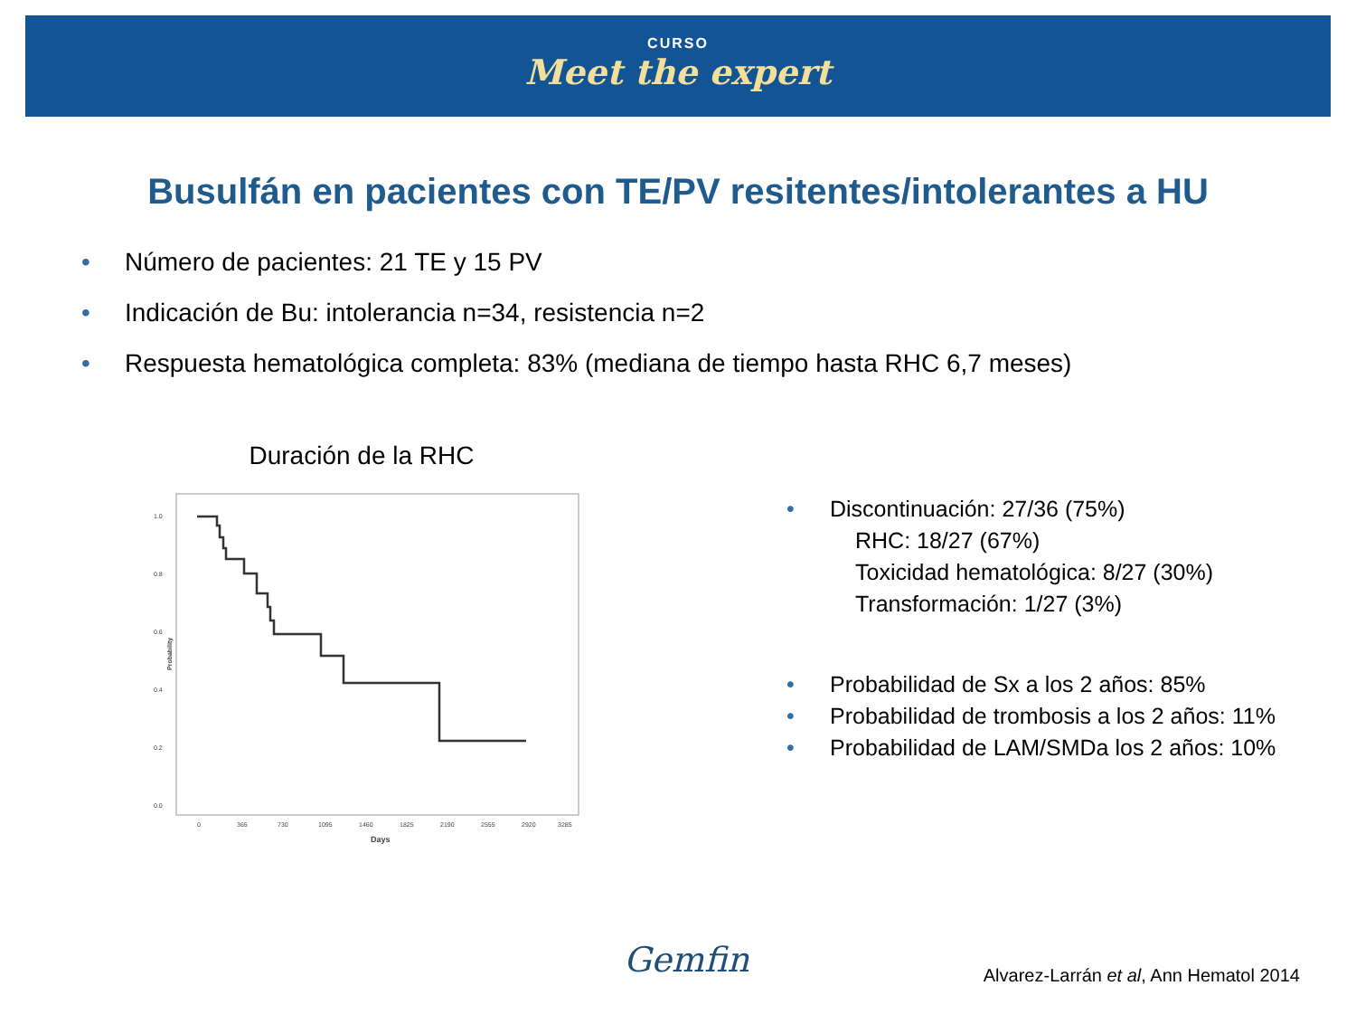CURSO
Meet the expert
Busulfán en pacientes con TE/PV resitentes/intolerantes a HU
• Número de pacientes: 21 TE y 15 PV
• Indicación de Bu: intolerancia n=34, resistencia n=2
• Respuesta hematológica completa: 83% (mediana de tiempo hasta RHC 6,7 meses)
Duración de la RHC
1.0
0.8
0.6
0.4
0.2
0.0
Probability
0
365
730
1095
1460
1825
2190
2555
2920
3285
Days
• Discontinuación: 27/36 (75%)
RHC: 18/27 (67%)
Toxicidad hematológica: 8/27 (30%)
Transformación: 1/27 (3%)
• Probabilidad de Sx a los 2 años: 85%
• Probabilidad de trombosis a los 2 años: 11%
• Probabilidad de LAM/SMDa los 2 años: 10%
Gemfin Alvarez-Larrán et al, Ann Hematol 2014